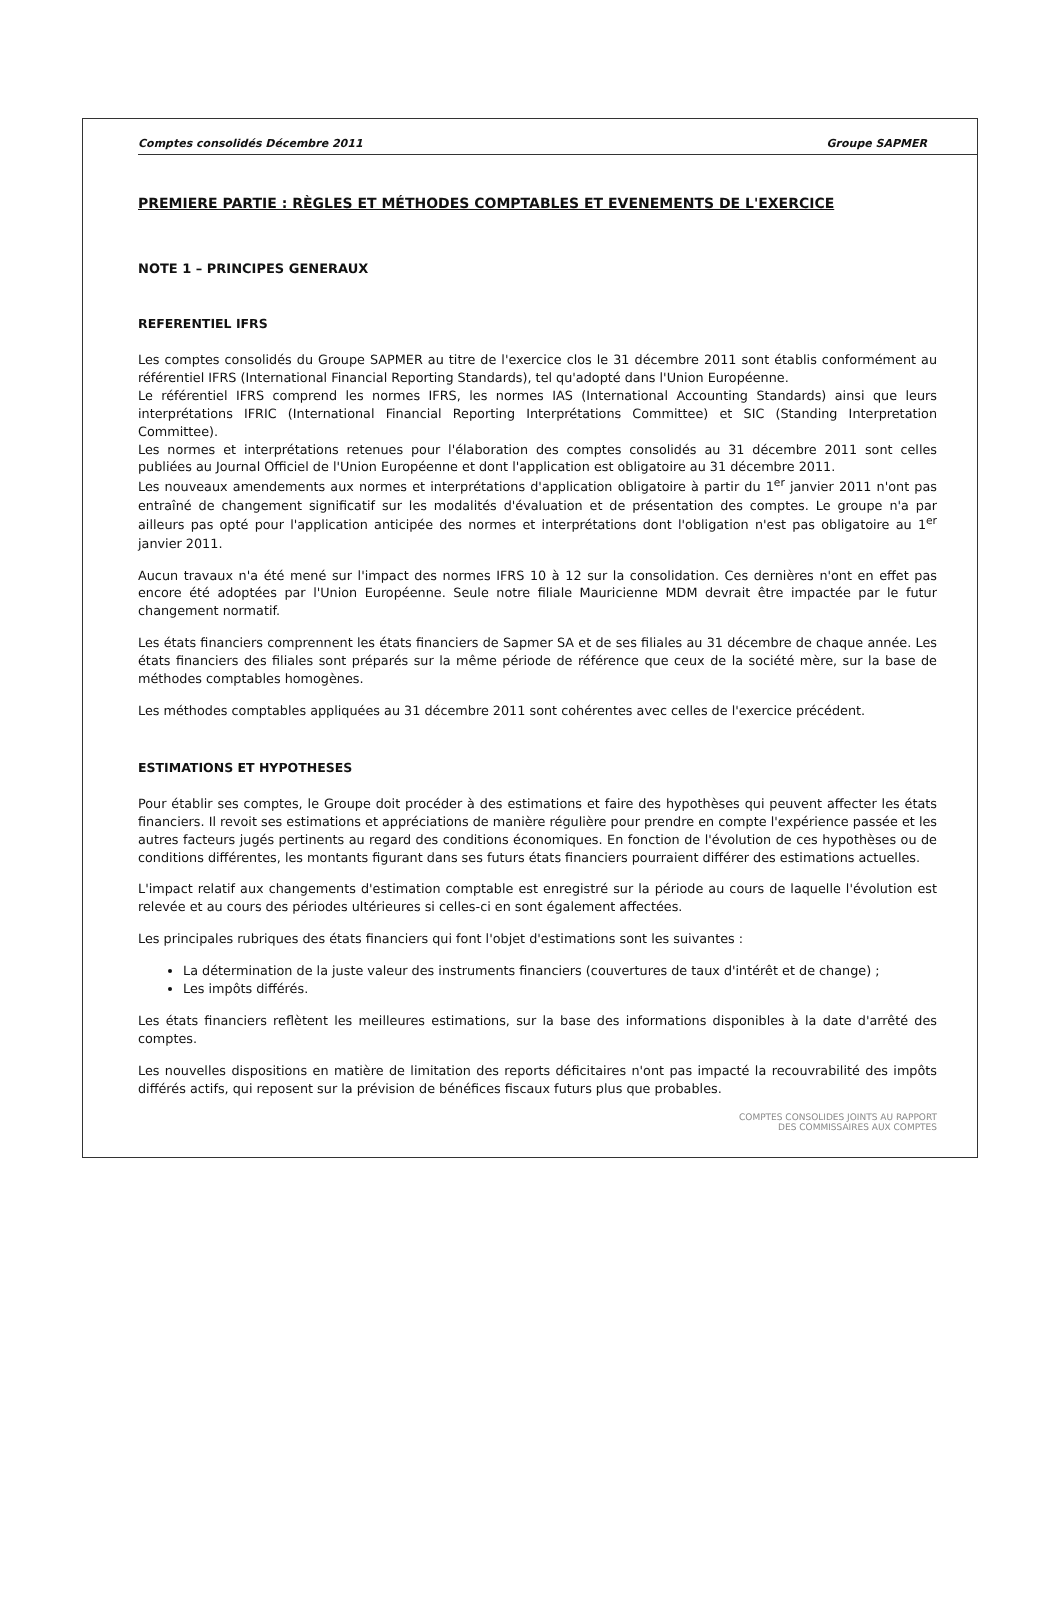Comptes consolidés Décembre 2011 Groupe SAPMER
PREMIERE PARTIE : RÈGLES ET MÉTHODES COMPTABLES ET EVENEMENTS DE L'EXERCICE
NOTE 1 – PRINCIPES GENERAUX
REFERENTIEL IFRS
Les comptes consolidés du Groupe SAPMER au titre de l'exercice clos le 31 décembre 2011 sont établis conformément au référentiel IFRS (International Financial Reporting Standards), tel qu'adopté dans l'Union Européenne.
Le référentiel IFRS comprend les normes IFRS, les normes IAS (International Accounting Standards) ainsi que leurs interprétations IFRIC (International Financial Reporting Interprétations Committee) et SIC (Standing Interpretation Committee).
Les normes et interprétations retenues pour l'élaboration des comptes consolidés au 31 décembre 2011 sont celles publiées au Journal Officiel de l'Union Européenne et dont l'application est obligatoire au 31 décembre 2011.
Les nouveaux amendements aux normes et interprétations d'application obligatoire à partir du 1<sup>er</sup> janvier 2011 n'ont pas entraîné de changement significatif sur les modalités d'évaluation et de présentation des comptes. Le groupe n'a par ailleurs pas opté pour l'application anticipée des normes et interprétations dont l'obligation n'est pas obligatoire au 1<sup>er</sup> janvier 2011.
Aucun travaux n'a été mené sur l'impact des normes IFRS 10 à 12 sur la consolidation. Ces dernières n'ont en effet pas encore été adoptées par l'Union Européenne. Seule notre filiale Mauricienne MDM devrait être impactée par le futur changement normatif.
Les états financiers comprennent les états financiers de Sapmer SA et de ses filiales au 31 décembre de chaque année. Les états financiers des filiales sont préparés sur la même période de référence que ceux de la société mère, sur la base de méthodes comptables homogènes.
Les méthodes comptables appliquées au 31 décembre 2011 sont cohérentes avec celles de l'exercice précédent.
ESTIMATIONS ET HYPOTHESES
Pour établir ses comptes, le Groupe doit procéder à des estimations et faire des hypothèses qui peuvent affecter les états financiers. Il revoit ses estimations et appréciations de manière régulière pour prendre en compte l'expérience passée et les autres facteurs jugés pertinents au regard des conditions économiques. En fonction de l'évolution de ces hypothèses ou de conditions différentes, les montants figurant dans ses futurs états financiers pourraient différer des estimations actuelles.
L'impact relatif aux changements d'estimation comptable est enregistré sur la période au cours de laquelle l'évolution est relevée et au cours des périodes ultérieures si celles-ci en sont également affectées.
Les principales rubriques des états financiers qui font l'objet d'estimations sont les suivantes :
La détermination de la juste valeur des instruments financiers (couvertures de taux d'intérêt et de change) ;
Les impôts différés.
Les états financiers reflètent les meilleures estimations, sur la base des informations disponibles à la date d'arrêté des comptes.
Les nouvelles dispositions en matière de limitation des reports déficitaires n'ont pas impacté la recouvrabilité des impôts différés actifs, qui reposent sur la prévision de bénéfices fiscaux futurs plus que probables.
COMPTES CONSOLIDES JOINTS AU RAPPORT
DES COMMISSAIRES AUX COMPTES